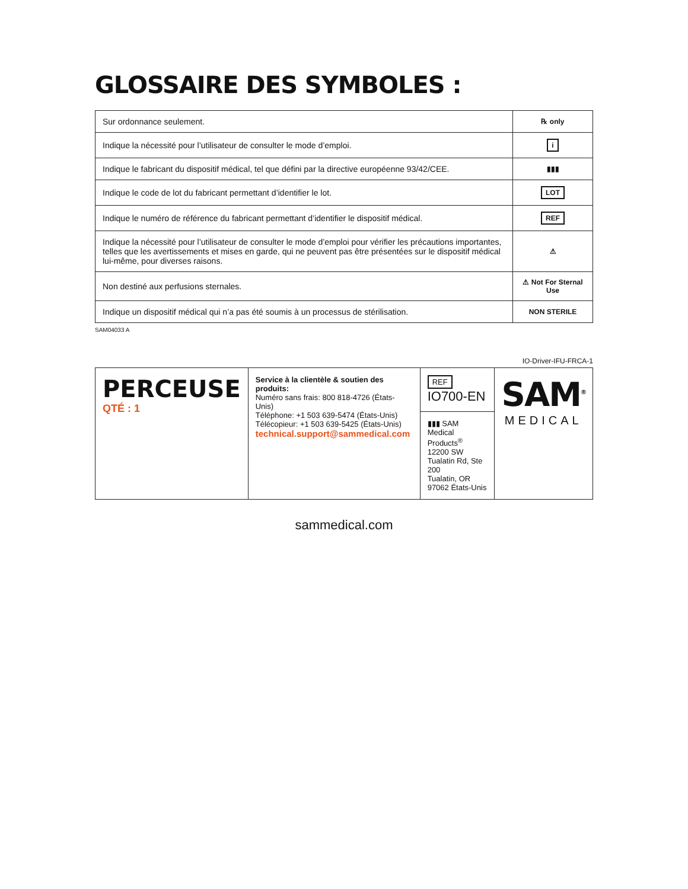GLOSSAIRE DES SYMBOLES :
| Sur ordonnance seulement. | ℞ only |
| Indique la nécessité pour l’utilisateur de consulter le mode d’emploi. | i |
| Indique le fabricant du dispositif médical, tel que défini par la directive européenne 93/42/CEE. | ▮▮▮ |
| Indique le code de lot du fabricant permettant d’identifier le lot. | LOT |
| Indique le numéro de référence du fabricant permettant d’identifier le dispositif médical. | REF |
| Indique la nécessité pour l’utilisateur de consulter le mode d’emploi pour vérifier les précautions importantes, telles que les avertissements et mises en garde, qui ne peuvent pas être présentées sur le dispositif médical lui-même, pour diverses raisons. | ⚠ |
| Non destiné aux perfusions sternales. | ⚠ Not For Sternal Use |
| Indique un dispositif médical qui n’a pas été soumis à un processus de stérilisation. | NON STERILE |
SAM04033 A
IO-Driver-IFU-FRCA-1
| PERCEUSE QTÉ : 1 | Service à la clientèle & soutien des produits: Numéro sans frais: 800 818-4726 (États-Unis) Téléphone: +1 503 639-5474 (États-Unis) Télécopieur: +1 503 639-5425 (États-Unis) technical.support@sammedical.com | REF IO700-EN | SAM<sup>®</sup> MEDICAL |
| | | ▮▮▮ SAM Medical Products<sup>®</sup> 12200 SW Tualatin Rd, Ste 200 Tualatin, OR 97062 États-Unis | |
sammedical.com